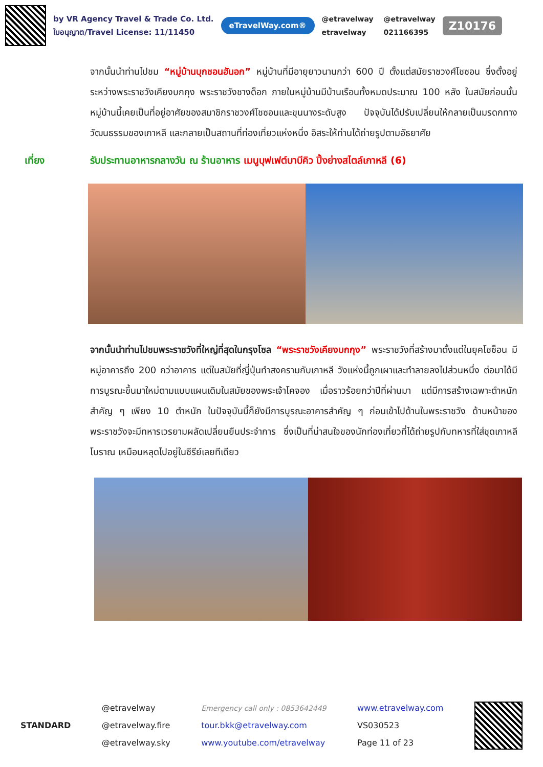by VR Agency Travel & Trade Co. Ltd.
ใบอนุญาต/Travel License: 11/11450
eTravelWay.com®
@etravelway @etravelway etravelway 021166395
Z10176
จากนั้นนำท่านไปชม “หมู่บ้านบุกชอนฮันอก” หมู่บ้านที่มีอายุยาวนานกว่า 600 ปี ตั้งแต่สมัยราชวงศ์โชซอน ซึ่งตั้งอยู่ระหว่างพระราชวังเคียงบกกุง พระราชวังชางด็อก ภายในหมู่บ้านมีบ้านเรือนทั้งหมดประมาณ 100 หลัง ในสมัยก่อนนั้นหมู่บ้านนี้เคยเป็นที่อยู่อาศัยของสมาชิกราชวงศ์โชซอนและขุนนางระดับสูง ปัจจุบันได้ปรับเปลี่ยนให้กลายเป็นมรดกทางวัฒนธรรมของเกาหลี และกลายเป็นสถานที่ท่องเที่ยวแห่งหนึ่ง อิสระให้ท่านได้ถ่ายรูปตามอัธยาศัย
เที่ยง รับประทานอาหารกลางวัน ณ ร้านอาหาร เมนูบุฟเฟต์บาบีคิว ปิ้งย่างสไตล์เกาหลี (6)
จากนั้นนำท่านไปชมพระราชวังที่ใหญ่ที่สุดในกรุงโซล “พระราชวังเคียงบกกุง” พระราชวังที่สร้างมาตั้งแต่ในยุคโชซ็อน มีหมู่อาคารถึง 200 กว่าอาคาร แต่ในสมัยที่ญี่ปุ่นทำสงครามกับเกาหลี วังแห่งนี้ถูกเผาและทำลายลงไปส่วนหนึ่ง ต่อมาได้มีการบูรณะขึ้นมาใหม่ตามแบบแผนเดิมในสมัยของพระเจ้าโคจอง เมื่อราวร้อยกว่าปีที่ผ่านมา แต่มีการสร้างเฉพาะตำหนักสำคัญ ๆ เพียง 10 ตำหนัก ในปัจจุบันนี้ก็ยังมีการบูรณะอาคารสำคัญ ๆ ก่อนเข้าไปด้านในพระราชวัง ด้านหน้าของพระราชวังจะมีทหารเวรยามผลัดเปลี่ยนยืนประจำการ ซึ่งเป็นที่น่าสนใจของนักท่องเที่ยวที่ได้ถ่ายรูปกับทหารที่ใส่ชุดเกาหลีโบราณ เหมือนหลุดไปอยู่ในซีรีย์เลยทีเดียว
STANDARD
@etravelway
@etravelway.fire
@etravelway.sky
Emergency call only : 0853642449
tour.bkk@etravelway.com
www.youtube.com/etravelway
www.etravelway.com
VS030523
Page 11 of 23